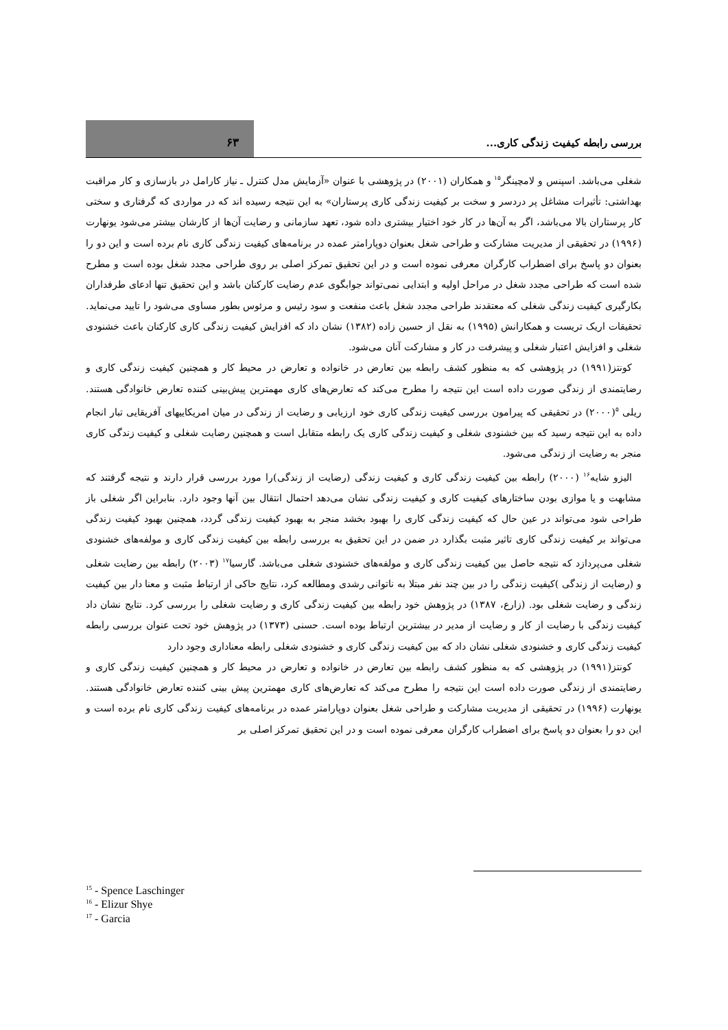بررسی رابطه کیفیت زندگی کاری...
۶۳
شغلی می‌باشد. اسپنس و لامچینگر<sup>۱۵</sup> و همکاران (۲۰۰۱) در پژوهشی با عنوان «آزمایش مدل کنترل ـ نیاز کارامل در بازسازی و کار مراقبت بهداشتی: تأثیرات مشاغل پر دردسر و سخت بر کیفیت زندگی کاری پرستاران» به این نتیجه رسیده اند که در مواردی که گرفتاری و سختی کار پرستاران بالا می‌باشد، اگر به آن‌ها در کار خود اختیار بیشتری داده شود، تعهد سازمانی و رضایت آن‌ها از کارشان بیشتر می‌شود یونهارت (۱۹۹۶) در تحقیقی از مدیریت مشارکت و طراحی شغل بعنوان دوپارامتر عمده در برنامه‌های کیفیت زندگی کاری نام برده است و این دو را بعنوان دو پاسخ برای اضطراب کارگران معرفی نموده است و در این تحقیق تمرکز اصلی بر روی طراحی مجدد شغل بوده است و مطرح شده است که طراحی مجدد شغل در مراحل اولیه و ابتدایی نمی‌تواند جوابگوی عدم رضایت کارکنان باشد و این تحقیق تنها ادعای طرفداران بکارگیری کیفیت زندگی شغلی که معتقدند طراحی مجدد شغل باعث منفعت و سود رئیس و مرئوس بطور مساوی می‌شود را تایید می‌نماید. تحقیقات اریک تریست و همکارانش (۱۹۹۵) به نقل از حسین زاده (۱۳۸۲) نشان داد که افزایش کیفیت زندگی کاری کارکنان باعث خشنودی شغلی و افزایش اعتبار شغلی و پیشرفت در کار و مشارکت آنان می‌شود.
کونتز(۱۹۹۱) در پژوهشی که به منظور کشف رابطه بین تعارض در خانواده و تعارض در محیط کار و همچنین کیفیت زندگی کاری و رضایتمندی از زندگی صورت داده است این نتیجه را مطرح می‌کند که تعارض‌های کاری مهمترین پیش‌بینی کننده تعارض خانوادگی هستند. ریلی <sup>۵</sup>(۲۰۰۰) در تحقیقی که پیرامون بررسی کیفیت زندگی کاری خود ارزیابی و رضایت از زندگی در میان امریکاییهای آفریقایی تبار انجام داده به این نتیجه رسید که بین خشنودی شغلی و کیفیت زندگی کاری یک رابطه متقابل است و همچنین رضایت شغلی و کیفیت زندگی کاری منجر به رضایت از زندگی می‌شود.
الیزو شایه<sup>۱۶</sup> (۲۰۰۰) رابطه بین کیفیت زندگی کاری و کیفیت زندگی (رضایت از زندگی)را مورد بررسی قرار دارند و نتیجه گرفتند که مشابهت و یا موازی بودن ساختارهای کیفیت کاری و کیفیت زندگی نشان می‌دهد احتمال انتقال بین آنها وجود دارد. بنابراین اگر شغلی باز طراحی شود می‌تواند در عین حال که کیفیت زندگی کاری را بهبود بخشد منجر به بهبود کیفیت زندگی گردد، همچنین بهبود کیفیت زندگی می‌تواند بر کیفیت زندگی کاری تاثیر مثبت بگذارد در ضمن در این تحقیق به بررسی رابطه بین کیفیت زندگی کاری و مولفه‌های خشنودی شغلی می‌پردازد که نتیجه حاصل بین کیفیت زندگی کاری و مولفه‌های خشنودی شغلی می‌باشد. گارسیا<sup>۱۷</sup> (۲۰۰۳) رابطه بین رضایت شغلی و (رضایت از زندگی )کیفیت زندگی را در بین چند نفر مبتلا به ناتوانی رشدی ومطالعه کرد، نتایج حاکی از ارتباط مثبت و معنا دار بین کیفیت زندگی و رضایت شغلی بود. (زارع، ۱۳۸۷) در پژوهش خود رابطه بین کیفیت زندگی کاری و رضایت شغلی را بررسی کرد. نتایج نشان داد کیفیت زندگی با رضایت از کار و رضایت از مدیر در بیشترین ارتباط بوده است. حسنی (۱۳۷۳) در پژوهش خود تحت عنوان بررسی رابطه کیفیت زندگی کاری و خشنودی شغلی نشان داد که بین کیفیت زندگی کاری و خشنودی شغلی رابطه معناداری وجود دارد
کونتز(۱۹۹۱) در پژوهشی که به منظور کشف رابطه بین تعارض در خانواده و تعارض در محیط کار و همچنین کیفیت زندگی کاری و رضایتمندی از زندگی صورت داده است این نتیجه را مطرح می‌کند که تعارض‌های کاری مهمترین پیش بینی کننده تعارض خانوادگی هستند. یونهارت (۱۹۹۶) در تحقیقی از مدیریت مشارکت و طراحی شغل بعنوان دوپارامتر عمده در برنامه‌های کیفیت زندگی کاری نام برده است و این دو را بعنوان دو پاسخ برای اضطراب کارگران معرفی نموده است و در این تحقیق تمرکز اصلی بر
<sup>15</sup> - Spence Laschinger
<sup>16</sup> - Elizur Shye
<sup>17</sup> - Garcia